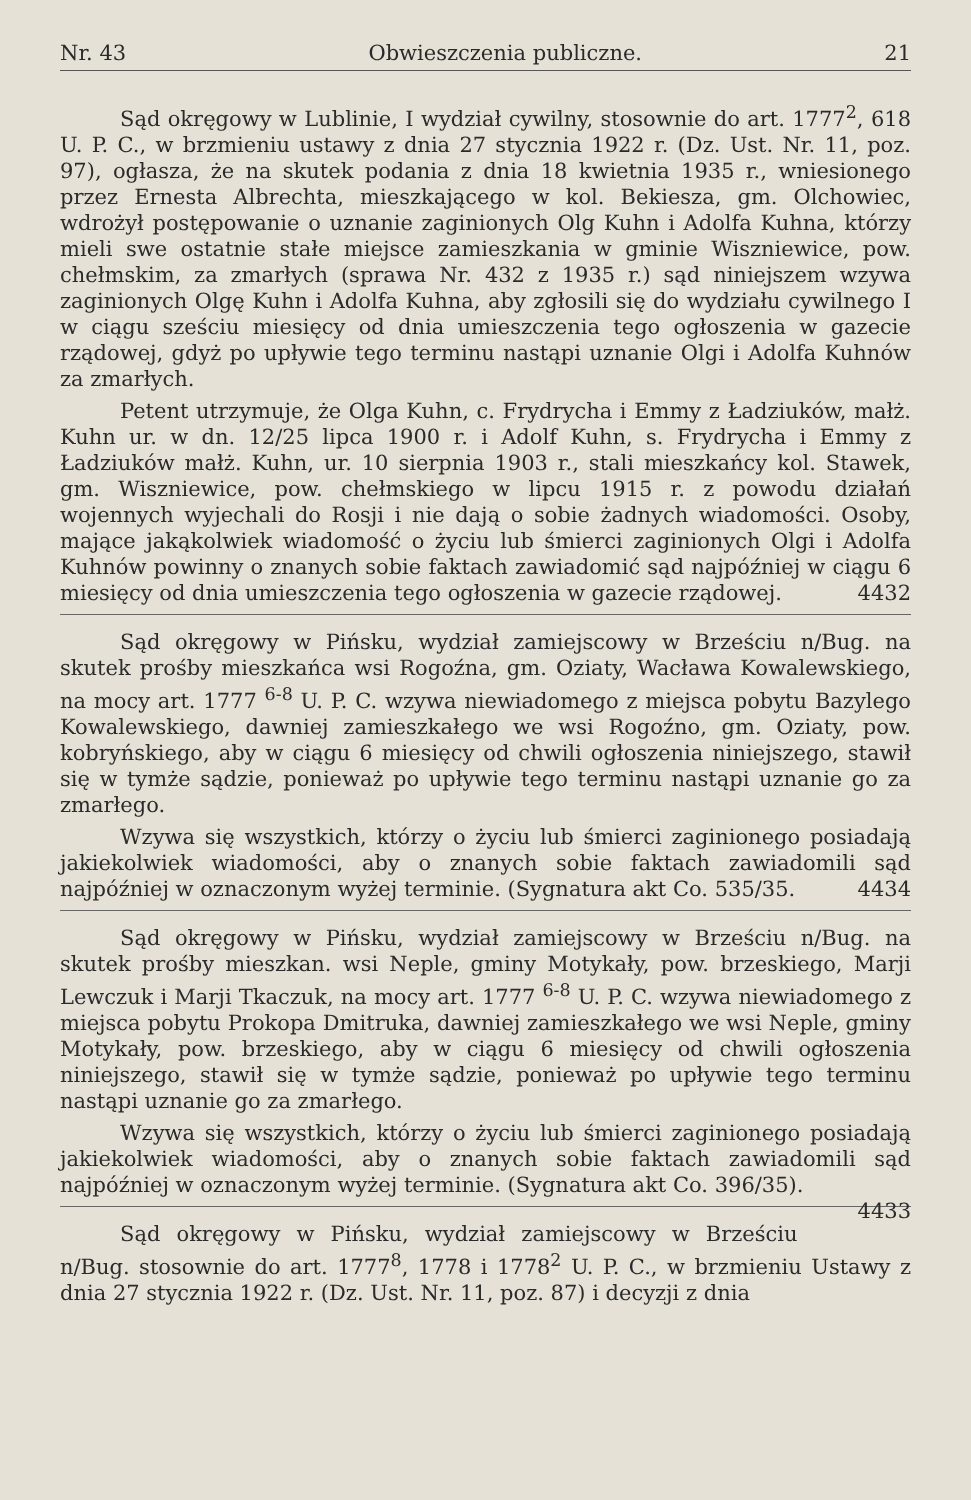Nr. 43 Obwieszczenia publiczne. 21
Sąd okręgowy w Lublinie, I wydział cywilny, stosownie do art. 1777<sup>2</sup>, 618 U. P. C., w brzmieniu ustawy z dnia 27 stycznia 1922 r. (Dz. Ust. Nr. 11, poz. 97), ogłasza, że na skutek podania z dnia 18 kwietnia 1935 r., wniesionego przez Ernesta Albrechta, mieszkającego w kol. Bekiesza, gm. Olchowiec, wdrożył postępowanie o uznanie zaginionych Olg Kuhn i Adolfa Kuhna, którzy mieli swe ostatnie stałe miejsce zamieszkania w gminie Wiszniewice, pow. chełmskim, za zmarłych (sprawa Nr. 432 z 1935 r.) sąd niniejszem wzywa zaginionych Olgę Kuhn i Adolfa Kuhna, aby zgłosili się do wydziału cywilnego I w ciągu sześciu miesięcy od dnia umieszczenia tego ogłoszenia w gazecie rządowej, gdyż po upływie tego terminu nastąpi uznanie Olgi i Adolfa Kuhnów za zmarłych.
Petent utrzymuje, że Olga Kuhn, c. Frydrycha i Emmy z Ładziuków, małż. Kuhn ur. w dn. 12/25 lipca 1900 r. i Adolf Kuhn, s. Frydrycha i Emmy z Ładziuków małż. Kuhn, ur. 10 sierpnia 1903 r., stali mieszkańcy kol. Stawek, gm. Wiszniewice, pow. chełmskiego w lipcu 1915 r. z powodu działań wojennych wyjechali do Rosji i nie dają o sobie żadnych wiadomości. Osoby, mające jakąkolwiek wiadomość o życiu lub śmierci zaginionych Olgi i Adolfa Kuhnów powinny o znanych sobie faktach zawiadomić sąd najpóźniej w ciągu 6 miesięcy od dnia umieszczenia tego ogłoszenia w gazecie rządowej. 4432
Sąd okręgowy w Pińsku, wydział zamiejscowy w Brześciu n/Bug. na skutek prośby mieszkańca wsi Rogoźna, gm. Oziaty, Wacława Kowalewskiego, na mocy art. 1777 <sup>6-8</sup> U. P. C. wzywa niewiadomego z miejsca pobytu Bazylego Kowalewskiego, dawniej zamieszkałego we wsi Rogoźno, gm. Oziaty, pow. kobryńskiego, aby w ciągu 6 miesięcy od chwili ogłoszenia niniejszego, stawił się w tymże sądzie, ponieważ po upływie tego terminu nastąpi uznanie go za zmarłego.
Wzywa się wszystkich, którzy o życiu lub śmierci zaginionego posiadają jakiekolwiek wiadomości, aby o znanych sobie faktach zawiadomili sąd najpóźniej w oznaczonym wyżej terminie. (Sygnatura akt Co. 535/35. 4434
Sąd okręgowy w Pińsku, wydział zamiejscowy w Brześciu n/Bug. na skutek prośby mieszkan. wsi Neple, gminy Motykały, pow. brzeskiego, Marji Lewczuk i Marji Tkaczuk, na mocy art. 1777 <sup>6-8</sup> U. P. C. wzywa niewiadomego z miejsca pobytu Prokopa Dmitruka, dawniej zamieszkałego we wsi Neple, gminy Motykały, pow. brzeskiego, aby w ciągu 6 miesięcy od chwili ogłoszenia niniejszego, stawił się w tymże sądzie, ponieważ po upływie tego terminu nastąpi uznanie go za zmarłego.
Wzywa się wszystkich, którzy o życiu lub śmierci zaginionego posiadają jakiekolwiek wiadomości, aby o znanych sobie faktach zawiadomili sąd najpóźniej w oznaczonym wyżej terminie. (Sygnatura akt Co. 396/35). 4433
Sąd okręgowy w Pińsku, wydział zamiejscowy w Brześciu n/Bug. stosownie do art. 1777<sup>8</sup>, 1778 i 1778<sup>2</sup> U. P. C., w brzmieniu Ustawy z dnia 27 stycznia 1922 r. (Dz. Ust. Nr. 11, poz. 87) i decyzji z dnia